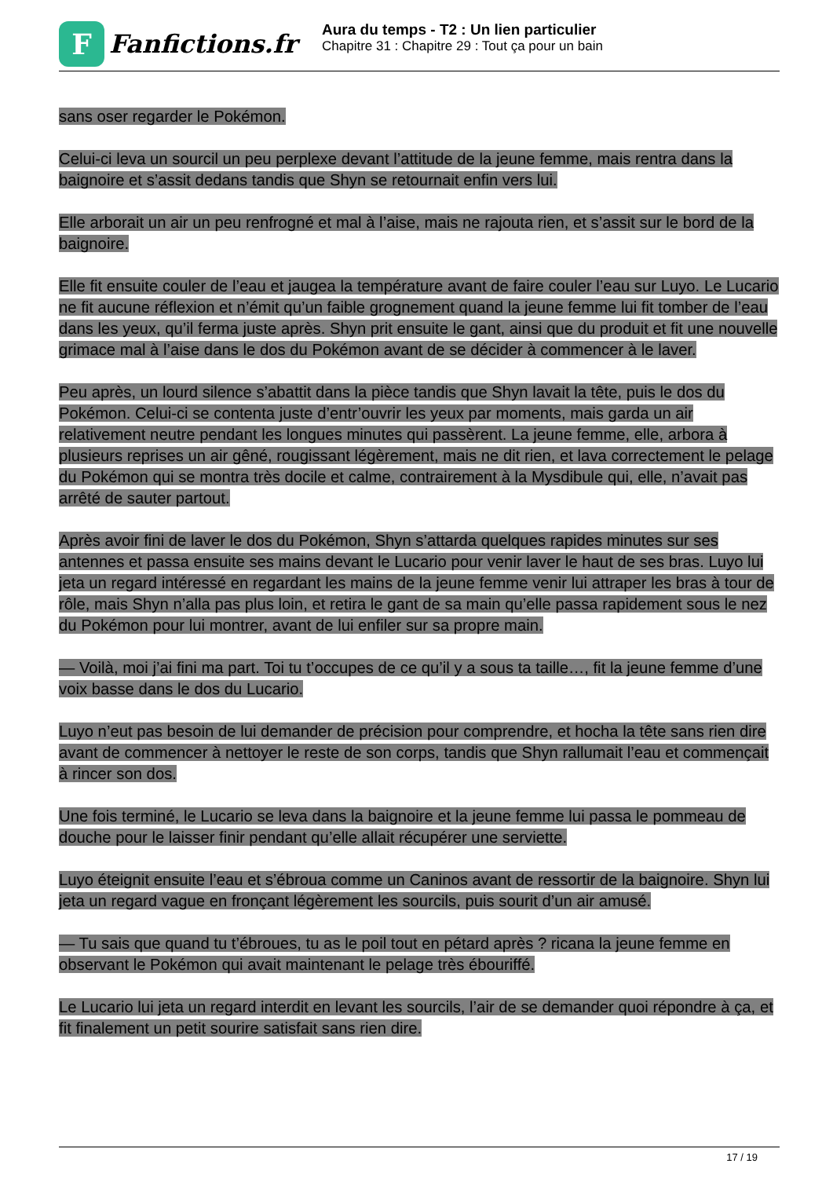F
Fanfictions.fr
Aura du temps - T2 : Un lien particulier
Chapitre 31 : Chapitre 29 : Tout ça pour un bain
sans oser regarder le Pokémon.
Celui-ci leva un sourcil un peu perplexe devant l’attitude de la jeune femme, mais rentra dans la baignoire et s’assit dedans tandis que Shyn se retournait enfin vers lui.
Elle arborait un air un peu renfrogné et mal à l’aise, mais ne rajouta rien, et s’assit sur le bord de la baignoire.
Elle fit ensuite couler de l’eau et jaugea la température avant de faire couler l’eau sur Luyo. Le Lucario ne fit aucune réflexion et n’émit qu’un faible grognement quand la jeune femme lui fit tomber de l’eau dans les yeux, qu’il ferma juste après. Shyn prit ensuite le gant, ainsi que du produit et fit une nouvelle grimace mal à l’aise dans le dos du Pokémon avant de se décider à commencer à le laver.
Peu après, un lourd silence s’abattit dans la pièce tandis que Shyn lavait la tête, puis le dos du Pokémon. Celui-ci se contenta juste d’entr’ouvrir les yeux par moments, mais garda un air relativement neutre pendant les longues minutes qui passèrent. La jeune femme, elle, arbora à plusieurs reprises un air gêné, rougissant légèrement, mais ne dit rien, et lava correctement le pelage du Pokémon qui se montra très docile et calme, contrairement à la Mysdibule qui, elle, n’avait pas arrêté de sauter partout.
Après avoir fini de laver le dos du Pokémon, Shyn s’attarda quelques rapides minutes sur ses antennes et passa ensuite ses mains devant le Lucario pour venir laver le haut de ses bras. Luyo lui jeta un regard intéressé en regardant les mains de la jeune femme venir lui attraper les bras à tour de rôle, mais Shyn n’alla pas plus loin, et retira le gant de sa main qu’elle passa rapidement sous le nez du Pokémon pour lui montrer, avant de lui enfiler sur sa propre main.
— Voilà, moi j’ai fini ma part. Toi tu t’occupes de ce qu’il y a sous ta taille…, fit la jeune femme d’une voix basse dans le dos du Lucario.
Luyo n’eut pas besoin de lui demander de précision pour comprendre, et hocha la tête sans rien dire avant de commencer à nettoyer le reste de son corps, tandis que Shyn rallumait l’eau et commençait à rincer son dos.
Une fois terminé, le Lucario se leva dans la baignoire et la jeune femme lui passa le pommeau de douche pour le laisser finir pendant qu’elle allait récupérer une serviette.
Luyo éteignit ensuite l’eau et s’ébroua comme un Caninos avant de ressortir de la baignoire. Shyn lui jeta un regard vague en fronçant légèrement les sourcils, puis sourit d’un air amusé.
— Tu sais que quand tu t’ébroues, tu as le poil tout en pétard après ? ricana la jeune femme en observant le Pokémon qui avait maintenant le pelage très ébouriffé.
Le Lucario lui jeta un regard interdit en levant les sourcils, l’air de se demander quoi répondre à ça, et fit finalement un petit sourire satisfait sans rien dire.
17 / 19